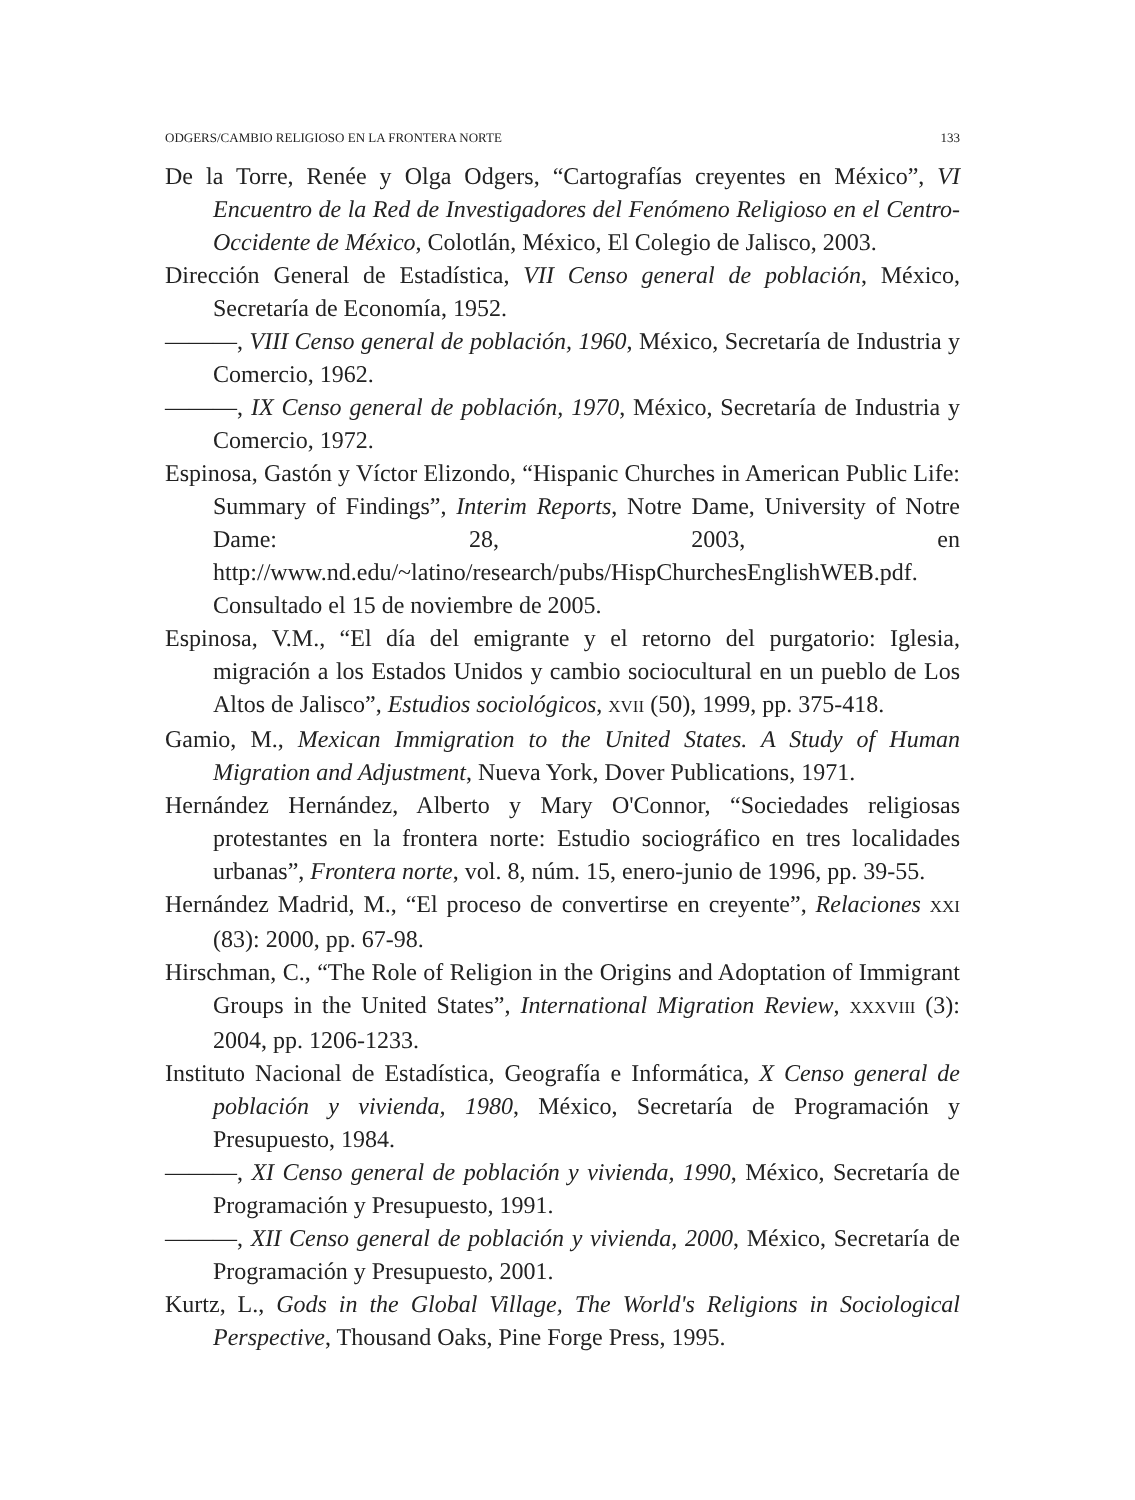ODGERS/CAMBIO RELIGIOSO EN LA FRONTERA NORTE 133
De la Torre, Renée y Olga Odgers, “Cartografías creyentes en México”, VI Encuentro de la Red de Investigadores del Fenómeno Religioso en el Centro-Occidente de México, Colotlán, México, El Colegio de Jalisco, 2003.
Dirección General de Estadística, VII Censo general de población, México, Secretaría de Economía, 1952.
———, VIII Censo general de población, 1960, México, Secretaría de Industria y Comercio, 1962.
———, IX Censo general de población, 1970, México, Secretaría de Industria y Comercio, 1972.
Espinosa, Gastón y Víctor Elizondo, “Hispanic Churches in American Public Life: Summary of Findings”, Interim Reports, Notre Dame, University of Notre Dame: 28, 2003, en http://www.nd.edu/~latino/research/pubs/HispChurchesEnglishWEB.pdf. Consultado el 15 de noviembre de 2005.
Espinosa, V.M., “El día del emigrante y el retorno del purgatorio: Iglesia, migración a los Estados Unidos y cambio sociocultural en un pueblo de Los Altos de Jalisco”, Estudios sociológicos, XVII (50), 1999, pp. 375-418.
Gamio, M., Mexican Immigration to the United States. A Study of Human Migration and Adjustment, Nueva York, Dover Publications, 1971.
Hernández Hernández, Alberto y Mary O'Connor, “Sociedades religiosas protestantes en la frontera norte: Estudio sociográfico en tres localidades urbanas”, Frontera norte, vol. 8, núm. 15, enero-junio de 1996, pp. 39-55.
Hernández Madrid, M., “El proceso de convertirse en creyente”, Relaciones XXI (83): 2000, pp. 67-98.
Hirschman, C., “The Role of Religion in the Origins and Adoptation of Immigrant Groups in the United States”, International Migration Review, XXXVIII (3): 2004, pp. 1206-1233.
Instituto Nacional de Estadística, Geografía e Informática, X Censo general de población y vivienda, 1980, México, Secretaría de Programación y Presupuesto, 1984.
———, XI Censo general de población y vivienda, 1990, México, Secretaría de Programación y Presupuesto, 1991.
———, XII Censo general de población y vivienda, 2000, México, Secretaría de Programación y Presupuesto, 2001.
Kurtz, L., Gods in the Global Village, The World's Religions in Sociological Perspective, Thousand Oaks, Pine Forge Press, 1995.